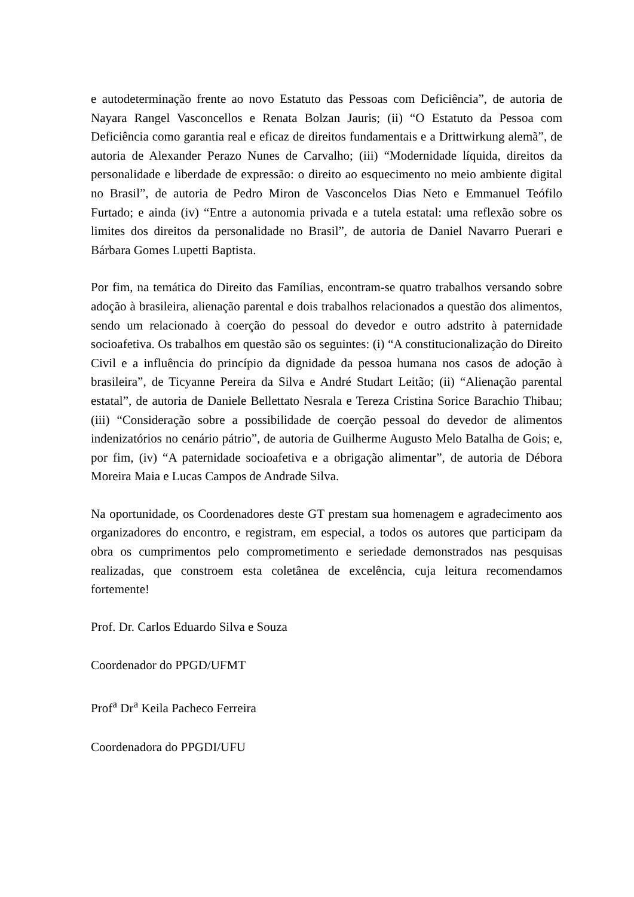e autodeterminação frente ao novo Estatuto das Pessoas com Deficiência”, de autoria de Nayara Rangel Vasconcellos e Renata Bolzan Jauris; (ii) “O Estatuto da Pessoa com Deficiência como garantia real e eficaz de direitos fundamentais e a Drittwirkung alemã”, de autoria de Alexander Perazo Nunes de Carvalho; (iii) “Modernidade líquida, direitos da personalidade e liberdade de expressão: o direito ao esquecimento no meio ambiente digital no Brasil”, de autoria de Pedro Miron de Vasconcelos Dias Neto e Emmanuel Teófilo Furtado; e ainda (iv) “Entre a autonomia privada e a tutela estatal: uma reflexão sobre os limites dos direitos da personalidade no Brasil”, de autoria de Daniel Navarro Puerari e Bárbara Gomes Lupetti Baptista.
Por fim, na temática do Direito das Famílias, encontram-se quatro trabalhos versando sobre adoção à brasileira, alienação parental e dois trabalhos relacionados a questão dos alimentos, sendo um relacionado à coerção do pessoal do devedor e outro adstrito à paternidade socioafetiva. Os trabalhos em questão são os seguintes: (i) “A constitucionalização do Direito Civil e a influência do princípio da dignidade da pessoa humana nos casos de adoção à brasileira”, de Ticyanne Pereira da Silva e André Studart Leitão; (ii) “Alienação parental estatal”, de autoria de Daniele Bellettato Nesrala e Tereza Cristina Sorice Barachio Thibau; (iii) “Consideração sobre a possibilidade de coerção pessoal do devedor de alimentos indenizatórios no cenário pátrio”, de autoria de Guilherme Augusto Melo Batalha de Gois; e, por fim, (iv) “A paternidade socioafetiva e a obrigação alimentar”, de autoria de Débora Moreira Maia e Lucas Campos de Andrade Silva.
Na oportunidade, os Coordenadores deste GT prestam sua homenagem e agradecimento aos organizadores do encontro, e registram, em especial, a todos os autores que participam da obra os cumprimentos pelo comprometimento e seriedade demonstrados nas pesquisas realizadas, que constroem esta coletânea de excelência, cuja leitura recomendamos fortemente!
Prof. Dr. Carlos Eduardo Silva e Souza
Coordenador do PPGD/UFMT
Prof<sup>a</sup> Dr<sup>a</sup> Keila Pacheco Ferreira
Coordenadora do PPGDI/UFU